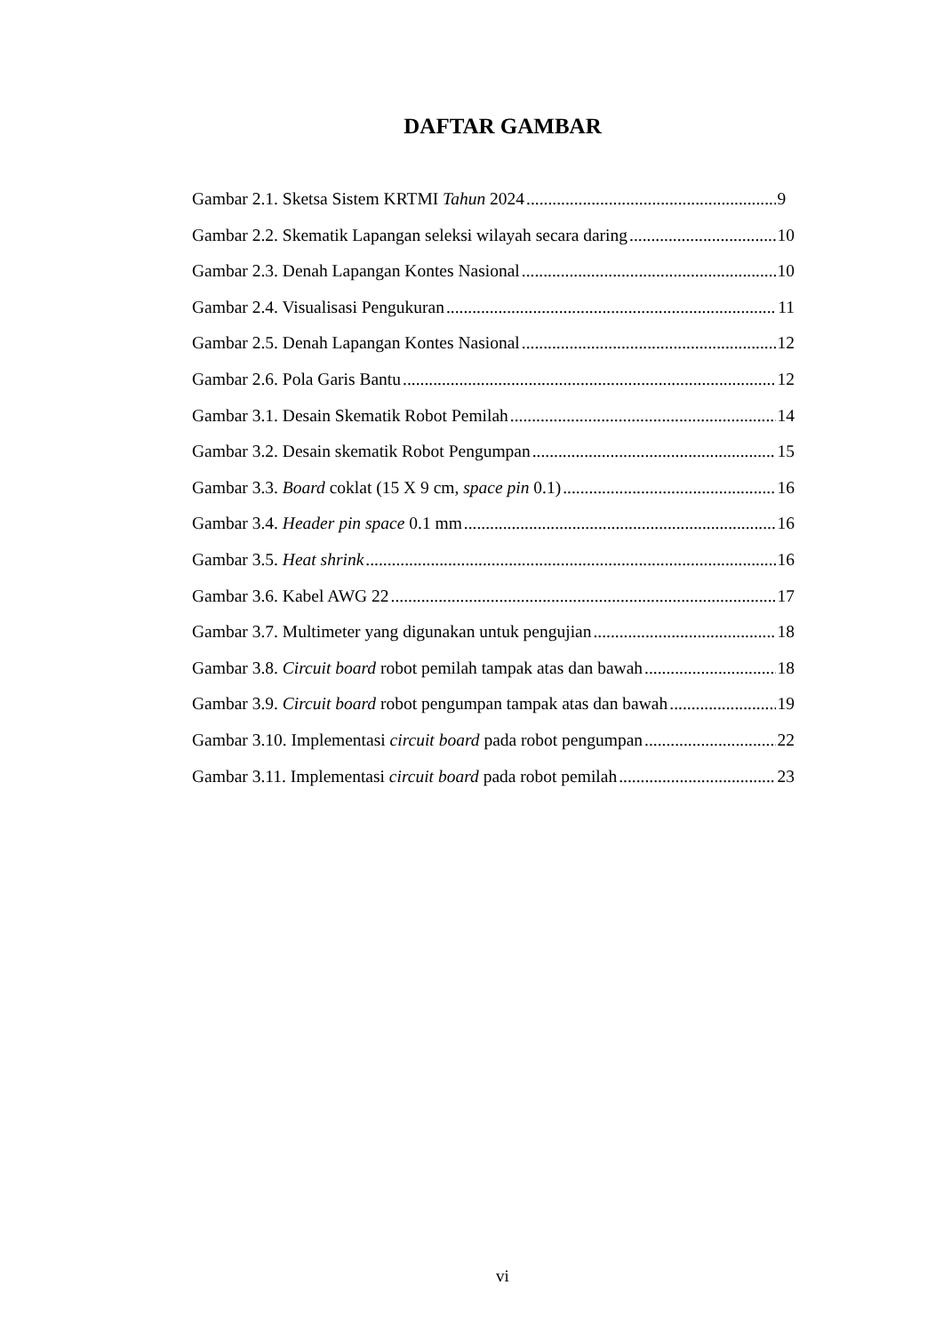DAFTAR GAMBAR
Gambar 2.1. Sketsa Sistem KRTMI Tahun 2024 9
Gambar 2.2. Skematik Lapangan seleksi wilayah secara daring 10
Gambar 2.3. Denah Lapangan Kontes Nasional 10
Gambar 2.4. Visualisasi Pengukuran 11
Gambar 2.5. Denah Lapangan Kontes Nasional 12
Gambar 2.6. Pola Garis Bantu 12
Gambar 3.1. Desain Skematik Robot Pemilah 14
Gambar 3.2. Desain skematik Robot Pengumpan 15
Gambar 3.3. Board coklat (15 X 9 cm, space pin 0.1) 16
Gambar 3.4. Header pin space 0.1 mm 16
Gambar 3.5. Heat shrink 16
Gambar 3.6. Kabel AWG 22 17
Gambar 3.7. Multimeter yang digunakan untuk pengujian 18
Gambar 3.8. Circuit board robot pemilah tampak atas dan bawah 18
Gambar 3.9. Circuit board robot pengumpan tampak atas dan bawah 19
Gambar 3.10. Implementasi circuit board pada robot pengumpan 22
Gambar 3.11. Implementasi circuit board pada robot pemilah 23
vi